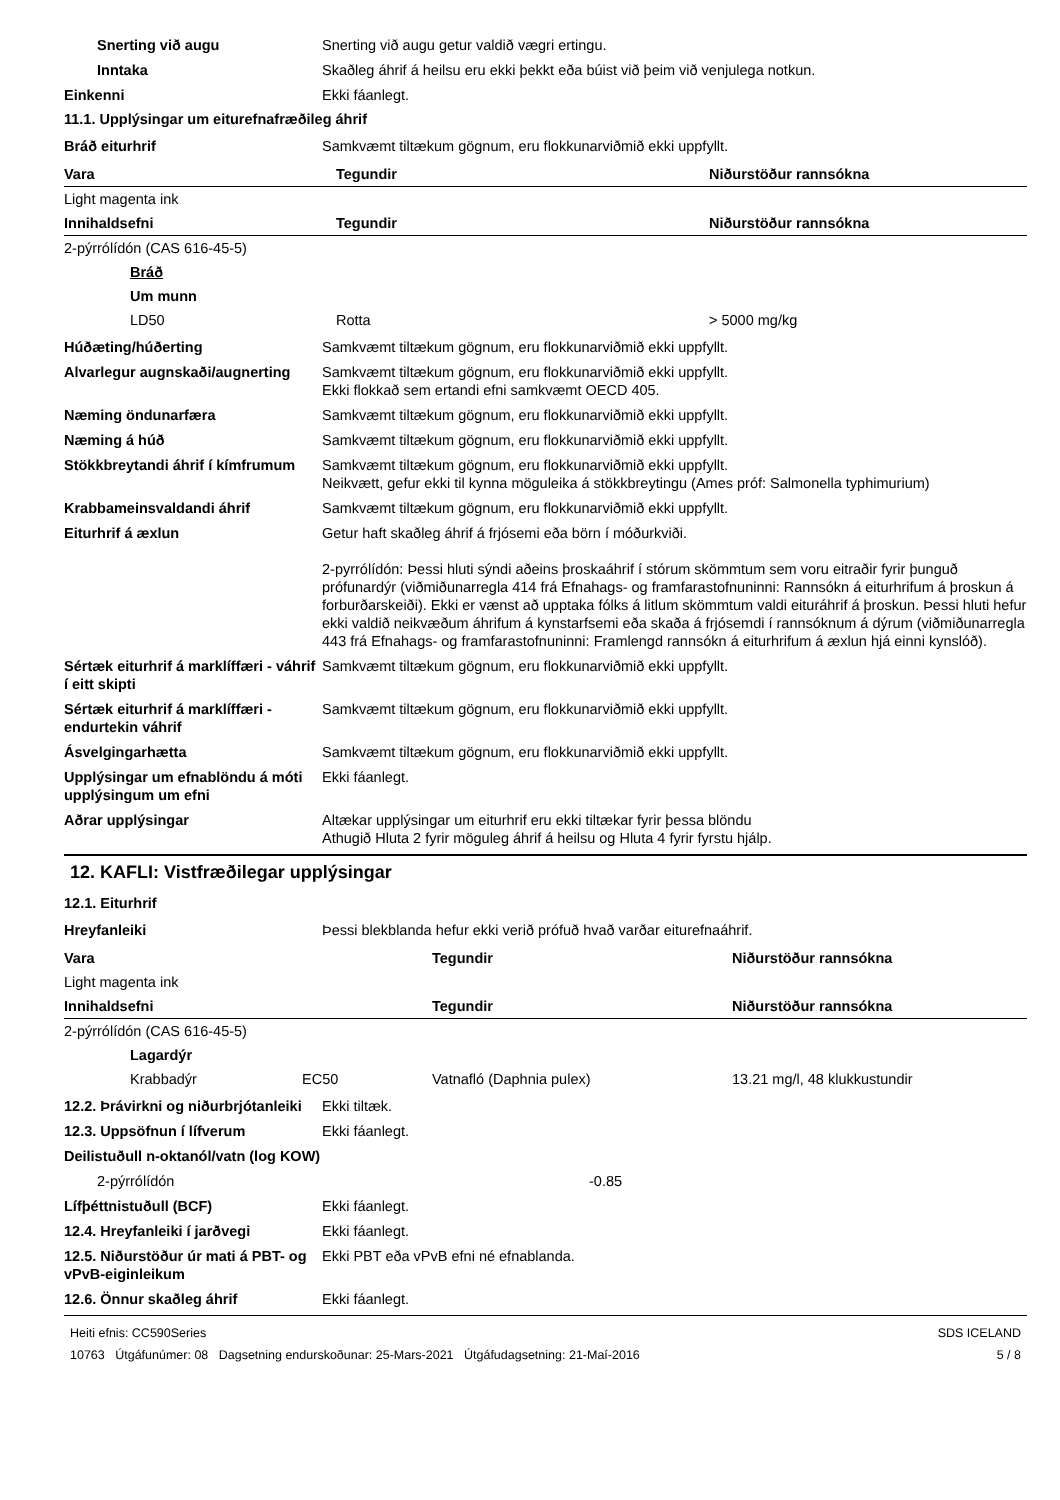Snerting við augu Snerting við augu getur valdið vægri ertingu.
Inntaka Skaðleg áhrif á heilsu eru ekki þekkt eða búist við þeim við venjulega notkun.
Einkenni Ekki fáanlegt.
11.1. Upplýsingar um eiturefnafræðileg áhrif
Bráð eiturhrif Samkvæmt tiltækum gögnum, eru flokkunarviðmið ekki uppfyllt.
| Vara | Tegundir | Niðurstöður rannsókna |
| --- | --- | --- |
| Light magenta ink | | |
| Innihaldsefni | Tegundir | Niðurstöður rannsókna |
| 2-pýrrólídón (CAS 616-45-5) | | |
| Bráð | | |
| Um munn | | |
| LD50 | Rotta | > 5000 mg/kg |
Húðæting/húðerting Samkvæmt tiltækum gögnum, eru flokkunarviðmið ekki uppfyllt.
Alvarlegur augnskaði/augnerting
Samkvæmt tiltækum gögnum, eru flokkunarviðmið ekki uppfyllt.
Ekki flokkað sem ertandi efni samkvæmt OECD 405.
Næming öndunarfæra Samkvæmt tiltækum gögnum, eru flokkunarviðmið ekki uppfyllt.
Næming á húð Samkvæmt tiltækum gögnum, eru flokkunarviðmið ekki uppfyllt.
Stökkbreytandi áhrif í kímfrumum
Samkvæmt tiltækum gögnum, eru flokkunarviðmið ekki uppfyllt.
Neikvætt, gefur ekki til kynna möguleika á stökkbreytingu (Ames próf: Salmonella typhimurium)
Krabbameinsvaldandi áhrif Samkvæmt tiltækum gögnum, eru flokkunarviðmið ekki uppfyllt.
Eiturhrif á æxlun Getur haft skaðleg áhrif á frjósemi eða börn í móðurkviði.
2-pyrrólídón: Þessi hluti sýndi aðeins þroskaáhrif í stórum skömmtum sem voru eitraðir fyrir þunguð prófunardýr (viðmiðunarregla 414 frá Efnahags- og framfarastofnuninni: Rannsókn á eiturhrifum á þroskun á forburðarskeiði). Ekki er vænst að upptaka fólks á litlum skömmtum valdi eituráhrif á þroskun. Þessi hluti hefur ekki valdið neikvæðum áhrifum á kynstarfsemi eða skaða á frjósemdi í rannsóknum á dýrum (viðmiðunarregla 443 frá Efnahags- og framfarastofnuninni: Framlengd rannsókn á eiturhrifum á æxlun hjá einni kynslóð).
Sértæk eiturhrif á marklíffæri - váhrif í eitt skipti
Samkvæmt tiltækum gögnum, eru flokkunarviðmið ekki uppfyllt.
Sértæk eiturhrif á marklíffæri - endurtekin váhrif
Samkvæmt tiltækum gögnum, eru flokkunarviðmið ekki uppfyllt.
Ásvelgingarhætta Samkvæmt tiltækum gögnum, eru flokkunarviðmið ekki uppfyllt.
Upplýsingar um efnablöndu á móti upplýsingum um efni
Ekki fáanlegt.
Aðrar upplýsingar Altækar upplýsingar um eiturhrif eru ekki tiltækar fyrir þessa blöndu
Athugið Hluta 2 fyrir möguleg áhrif á heilsu og Hluta 4 fyrir fyrstu hjálp.
12. KAFLI: Vistfræðilegar upplýsingar
12.1. Eiturhrif
Hreyfanleiki Þessi blekblanda hefur ekki verið prófuð hvað varðar eiturefnaáhrif.
| Vara | | Tegundir | Niðurstöður rannsókna |
| --- | --- | --- | --- |
| Light magenta ink | | | |
| Innihaldsefni | | Tegundir | Niðurstöður rannsókna |
| 2-pýrrólídón (CAS 616-45-5) | | | |
| Lagardýr | | | |
| Krabbadýr | EC50 | Vatnafló (Daphnia pulex) | 13.21 mg/l, 48 klukkustundir |
12.2. Þrávirkni og niðurbrjótanleiki
Ekki tiltæk.
12.3. Uppsöfnun í lífverum Ekki fáanlegt.
Deilistuðull n-oktanól/vatn (log KOW)
2-pýrrólídón -0.85
Lífþéttnistuðull (BCF) Ekki fáanlegt.
12.4. Hreyfanleiki í jarðvegi Ekki fáanlegt.
12.5. Niðurstöður úr mati á PBT- og vPvB-eiginleikum
Ekki PBT eða vPvB efni né efnablanda.
12.6. Önnur skaðleg áhrif Ekki fáanlegt.
Heiti efnis: CC590Series
10763 Útgáfunúmer: 08 Dagsetning endurskoðunar: 25-Mars-2021 Útgáfudagsetning: 21-Maí-2016
SDS ICELAND
5 / 8